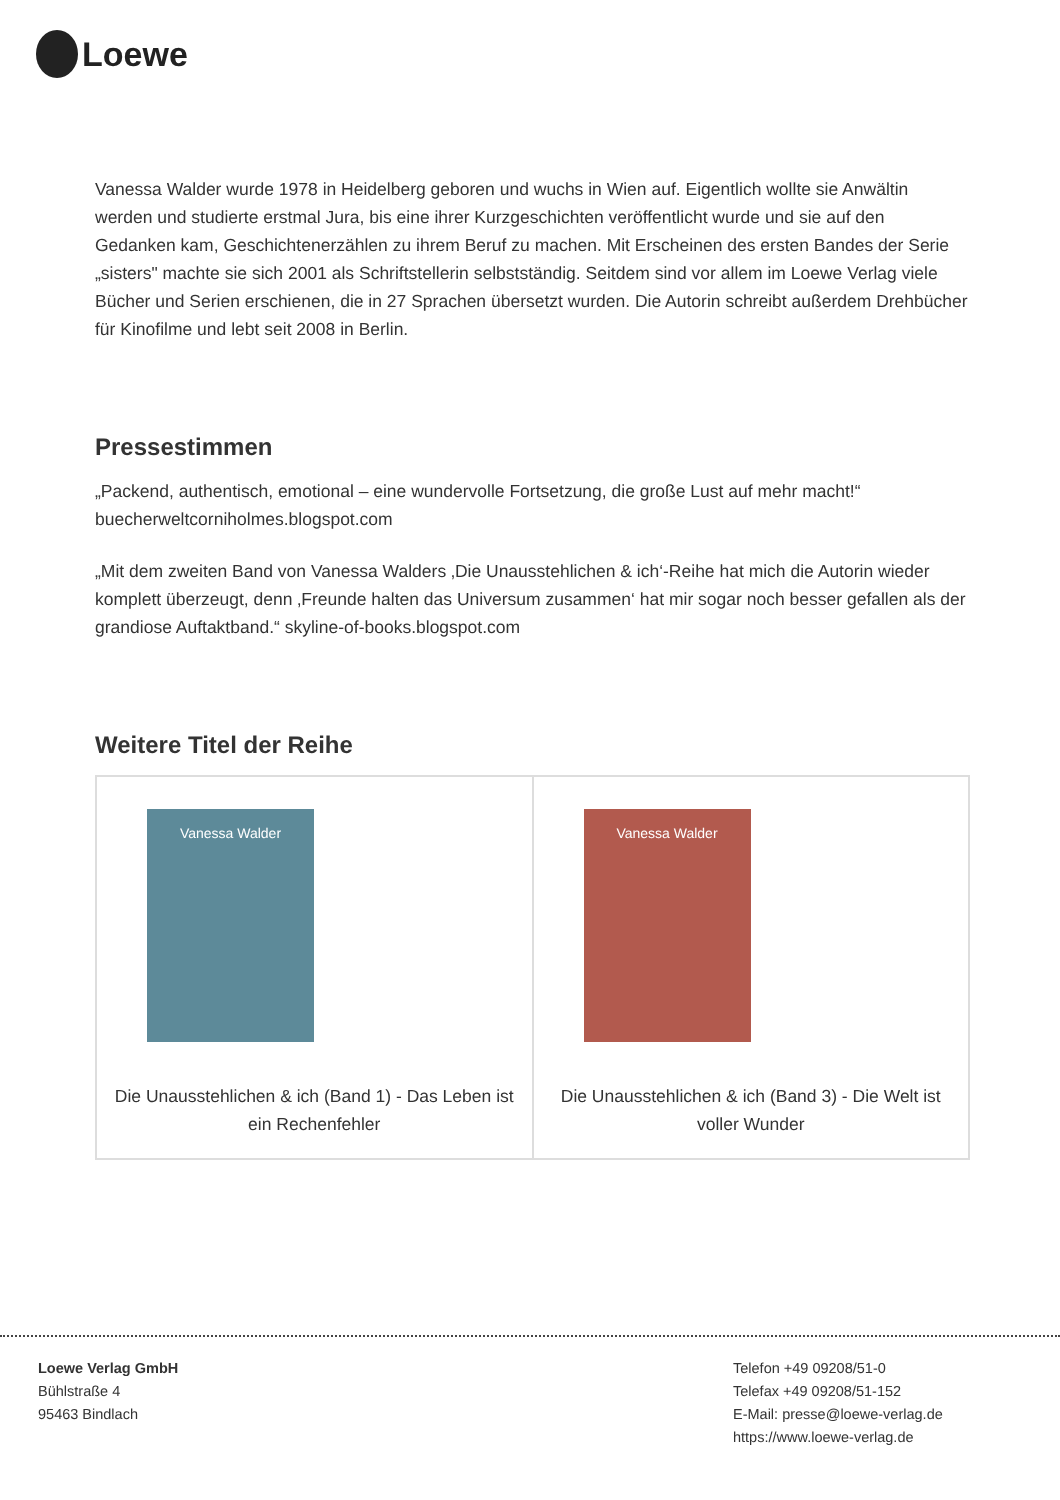Loewe
Vanessa Walder wurde 1978 in Heidelberg geboren und wuchs in Wien auf. Eigentlich wollte sie Anwältin werden und studierte erstmal Jura, bis eine ihrer Kurzgeschichten veröffentlicht wurde und sie auf den Gedanken kam, Geschichtenerzählen zu ihrem Beruf zu machen. Mit Erscheinen des ersten Bandes der Serie „sisters" machte sie sich 2001 als Schriftstellerin selbstständig. Seitdem sind vor allem im Loewe Verlag viele Bücher und Serien erschienen, die in 27 Sprachen übersetzt wurden. Die Autorin schreibt außerdem Drehbücher für Kinofilme und lebt seit 2008 in Berlin.
Pressestimmen
„Packend, authentisch, emotional – eine wundervolle Fortsetzung, die große Lust auf mehr macht!“ buecherweltcorniholmes.blogspot.com
„Mit dem zweiten Band von Vanessa Walders ‚Die Unausstehlichen & ich‘-Reihe hat mich die Autorin wieder komplett überzeugt, denn ‚Freunde halten das Universum zusammen‘ hat mir sogar noch besser gefallen als der grandiose Auftaktband.“ skyline-of-books.blogspot.com
Weitere Titel der Reihe
| Vanessa Walder Die Unausstehlichen & ich (Band 1) - Das Leben ist ein Rechenfehler | Vanessa Walder Die Unausstehlichen & ich (Band 3) - Die Welt ist voller Wunder |
Loewe Verlag GmbH
Bühlstraße 4
95463 Bindlach
Telefon +49 09208/51-0
Telefax +49 09208/51-152
E-Mail: presse@loewe-verlag.de
https://www.loewe-verlag.de